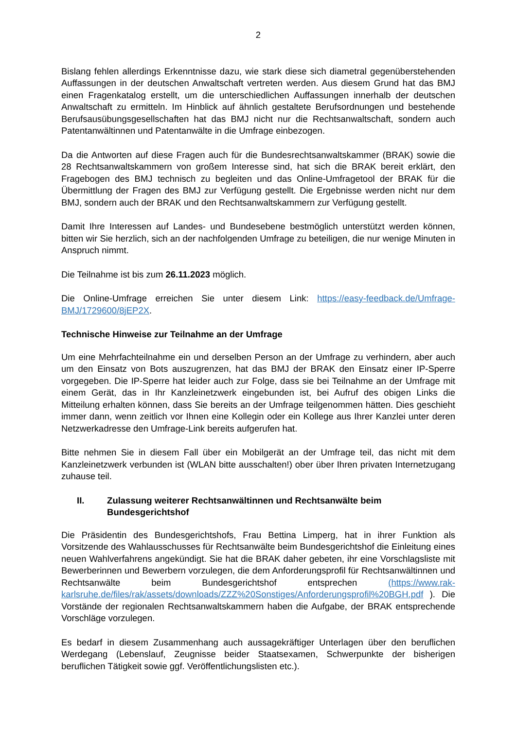2
Bislang fehlen allerdings Erkenntnisse dazu, wie stark diese sich diametral gegenüber­stehenden Auffassungen in der deutschen Anwaltschaft vertreten werden. Aus diesem Grund hat das BMJ einen Fragenkatalog erstellt, um die unterschiedlichen Auffassungen innerhalb der deutschen Anwaltschaft zu ermitteln. Im Hinblick auf ähnlich gestaltete Berufsordnungen und bestehende Berufsausübungsgesellschaften hat das BMJ nicht nur die Rechtsan­waltschaft, sondern auch Patentanwältinnen und Patentanwälte in die Umfrage einbezogen.
Da die Antworten auf diese Fragen auch für die Bundesrechtsanwaltskammer (BRAK) sowie die 28 Rechtsanwaltskammern von großem Interesse sind, hat sich die BRAK bereit erklärt, den Fragebogen des BMJ technisch zu begleiten und das Online-Umfragetool der BRAK für die Übermittlung der Fragen des BMJ zur Verfügung gestellt. Die Ergebnisse werden nicht nur dem BMJ, sondern auch der BRAK und den Rechtsanwaltskammern zur Verfügung gestellt.
Damit Ihre Interessen auf Landes- und Bundesebene bestmöglich unterstützt werden können, bitten wir Sie herzlich, sich an der nachfolgenden Umfrage zu beteiligen, die nur wenige Minuten in Anspruch nimmt.
Die Teilnahme ist bis zum 26.11.2023 möglich.
Die Online-Umfrage erreichen Sie unter diesem Link: https://easy-feedback.de/Umfrage-BMJ/1729600/8jEP2X.
Technische Hinweise zur Teilnahme an der Umfrage
Um eine Mehrfachteilnahme ein und derselben Person an der Umfrage zu verhindern, aber auch um den Einsatz von Bots auszugrenzen, hat das BMJ der BRAK den Einsatz einer IP-Sperre vorgegeben. Die IP-Sperre hat leider auch zur Folge, dass sie bei Teilnahme an der Umfrage mit einem Gerät, das in Ihr Kanzleinetzwerk eingebunden ist, bei Aufruf des obigen Links die Mitteilung erhalten können, dass Sie bereits an der Umfrage teilgenommen hätten. Dies geschieht immer dann, wenn zeitlich vor Ihnen eine Kollegin oder ein Kollege aus Ihrer Kanzlei unter deren Netzwerkadresse den Umfrage-Link bereits aufgerufen hat.
Bitte nehmen Sie in diesem Fall über ein Mobilgerät an der Umfrage teil, das nicht mit dem Kanzleinetzwerk verbunden ist (WLAN bitte ausschalten!) ober über Ihren privaten Internet­zugang zuhause teil.
II. Zulassung weiterer Rechtsanwältinnen und Rechtsanwälte beim Bundesgerichtshof
Die Präsidentin des Bundesgerichtshofs, Frau Bettina Limperg, hat in ihrer Funktion als Vorsitzende des Wahlausschusses für Rechtsanwälte beim Bundesgerichtshof die Einleitung eines neuen Wahlverfahrens angekündigt. Sie hat die BRAK daher gebeten, ihr eine Vorschlagsliste mit Bewerberinnen und Bewerbern vorzulegen, die dem Anforderungsprofil für Rechtsanwältinnen und Rechtsanwälte beim Bundesgerichtshof entsprechen (https://www.rak-karlsruhe.de/files/rak/assets/downloads/ZZZ%20Sonstiges/Anforderungsprofil%20BGH.pdf ). Die Vorstände der regionalen Rechtsanwaltskammern haben die Aufgabe, der BRAK entsprechende Vorschläge vorzulegen.
Es bedarf in diesem Zusammenhang auch aussagekräftiger Unterlagen über den beruflichen Werdegang (Lebenslauf, Zeugnisse beider Staatsexamen, Schwerpunkte der bisherigen beruflichen Tätigkeit sowie ggf. Veröffentlichungslisten etc.).